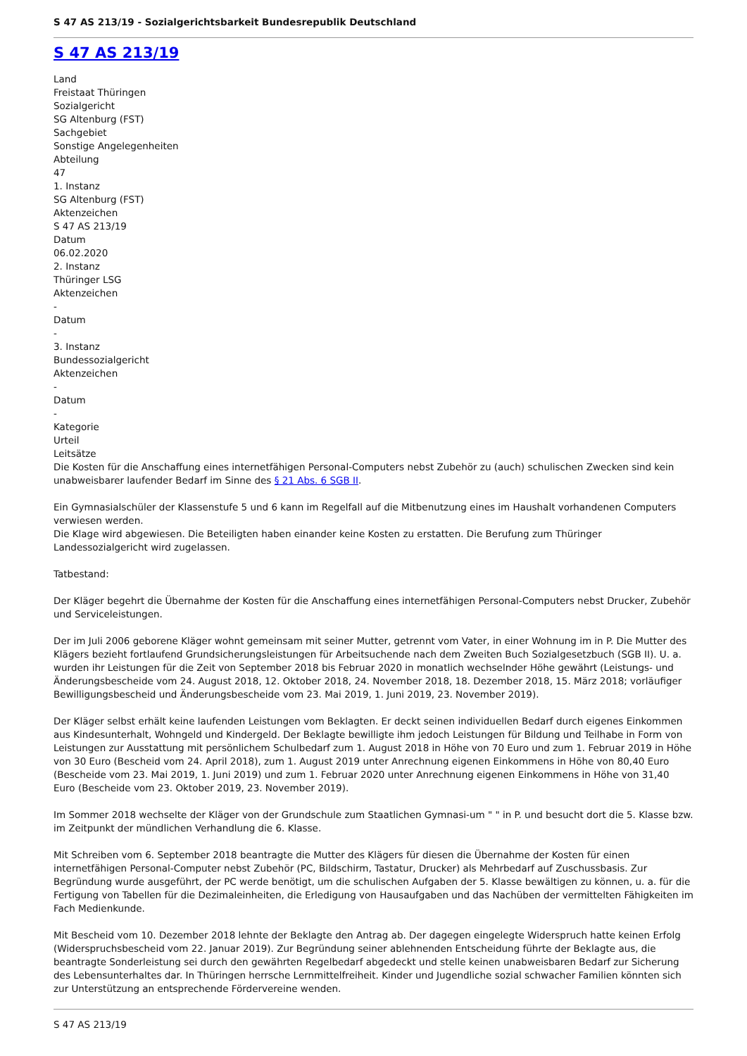S 47 AS 213/19 - Sozialgerichtsbarkeit Bundesrepublik Deutschland
S 47 AS 213/19
Land
Freistaat Thüringen
Sozialgericht
SG Altenburg (FST)
Sachgebiet
Sonstige Angelegenheiten
Abteilung
47
1. Instanz
SG Altenburg (FST)
Aktenzeichen
S 47 AS 213/19
Datum
06.02.2020
2. Instanz
Thüringer LSG
Aktenzeichen
-
Datum
-
3. Instanz
Bundessozialgericht
Aktenzeichen
-
Datum
-
Kategorie
Urteil
Leitsätze
Die Kosten für die Anschaffung eines internetfähigen Personal-Computers nebst Zubehör zu (auch) schulischen Zwecken sind kein unabweisbarer laufender Bedarf im Sinne des § 21 Abs. 6 SGB II.
Ein Gymnasialschüler der Klassenstufe 5 und 6 kann im Regelfall auf die Mitbenutzung eines im Haushalt vorhandenen Computers verwiesen werden.
Die Klage wird abgewiesen. Die Beteiligten haben einander keine Kosten zu erstatten. Die Berufung zum Thüringer Landessozialgericht wird zugelassen.
Tatbestand:
Der Kläger begehrt die Übernahme der Kosten für die Anschaffung eines internetfähigen Personal-Computers nebst Drucker, Zubehör und Serviceleistungen.
Der im Juli 2006 geborene Kläger wohnt gemeinsam mit seiner Mutter, getrennt vom Vater, in einer Wohnung im in P. Die Mutter des Klägers bezieht fortlaufend Grundsicherungsleistungen für Arbeitsuchende nach dem Zweiten Buch Sozialgesetzbuch (SGB II). U. a. wurden ihr Leistungen für die Zeit von September 2018 bis Februar 2020 in monatlich wechselnder Höhe gewährt (Leistungs- und Änderungsbescheide vom 24. August 2018, 12. Oktober 2018, 24. November 2018, 18. Dezember 2018, 15. März 2018; vorläufiger Bewilligungsbescheid und Änderungsbescheide vom 23. Mai 2019, 1. Juni 2019, 23. November 2019).
Der Kläger selbst erhält keine laufenden Leistungen vom Beklagten. Er deckt seinen individuellen Bedarf durch eigenes Einkommen aus Kindesunterhalt, Wohngeld und Kindergeld. Der Beklagte bewilligte ihm jedoch Leistungen für Bildung und Teilhabe in Form von Leistungen zur Ausstattung mit persönlichem Schulbedarf zum 1. August 2018 in Höhe von 70 Euro und zum 1. Februar 2019 in Höhe von 30 Euro (Bescheid vom 24. April 2018), zum 1. August 2019 unter Anrechnung eigenen Einkommens in Höhe von 80,40 Euro (Bescheide vom 23. Mai 2019, 1. Juni 2019) und zum 1. Februar 2020 unter Anrechnung eigenen Einkommens in Höhe von 31,40 Euro (Bescheide vom 23. Oktober 2019, 23. November 2019).
Im Sommer 2018 wechselte der Kläger von der Grundschule zum Staatlichen Gymnasi-um " " in P. und besucht dort die 5. Klasse bzw. im Zeitpunkt der mündlichen Verhandlung die 6. Klasse.
Mit Schreiben vom 6. September 2018 beantragte die Mutter des Klägers für diesen die Übernahme der Kosten für einen internetfähigen Personal-Computer nebst Zubehör (PC, Bildschirm, Tastatur, Drucker) als Mehrbedarf auf Zuschussbasis. Zur Begründung wurde ausgeführt, der PC werde benötigt, um die schulischen Aufgaben der 5. Klasse bewältigen zu können, u. a. für die Fertigung von Tabellen für die Dezimaleinheiten, die Erledigung von Hausaufgaben und das Nachüben der vermittelten Fähigkeiten im Fach Medienkunde.
Mit Bescheid vom 10. Dezember 2018 lehnte der Beklagte den Antrag ab. Der dagegen eingelegte Widerspruch hatte keinen Erfolg (Widerspruchsbescheid vom 22. Januar 2019). Zur Begründung seiner ablehnenden Entscheidung führte der Beklagte aus, die beantragte Sonderleistung sei durch den gewährten Regelbedarf abgedeckt und stelle keinen unabweisbaren Bedarf zur Sicherung des Lebensunterhaltes dar. In Thüringen herrsche Lernmittelfreiheit. Kinder und Jugendliche sozial schwacher Familien könnten sich zur Unterstützung an entsprechende Fördervereine wenden.
S 47 AS 213/19